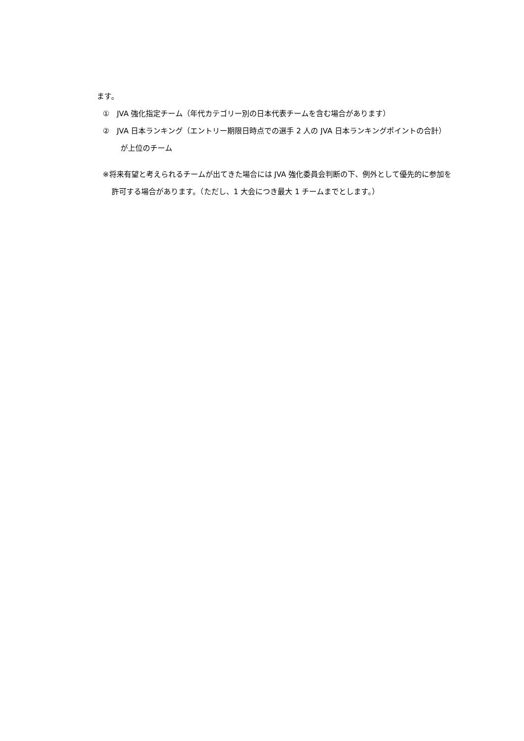ます。
①　JVA 強化指定チーム（年代カテゴリー別の日本代表チームを含む場合があります）
②　JVA 日本ランキング（エントリー期限日時点での選手 2 人の JVA 日本ランキングポイントの合計）が上位のチーム
※将来有望と考えられるチームが出てきた場合には JVA 強化委員会判断の下、例外として優先的に参加を許可する場合があります。（ただし、1 大会につき最大 1 チームまでとします。）